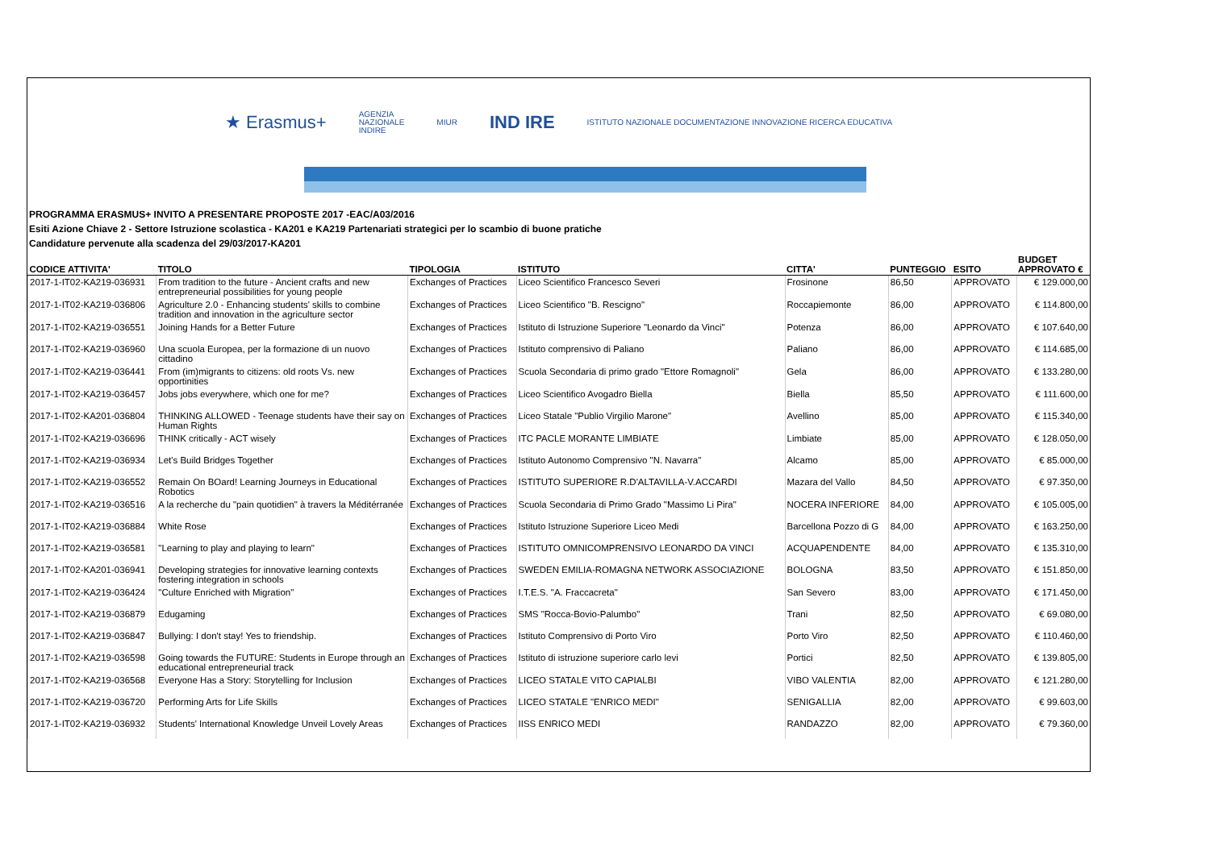★ Erasmus+ AGENZIA
NAZIONALE
INDIRE MIUR IND IRE ISTITUTO NAZIONALE DOCUMENTAZIONE INNOVAZIONE RICERCA EDUCATIVA
PROGRAMMA ERASMUS+ INVITO A PRESENTARE PROPOSTE 2017 -EAC/A03/2016
Esiti Azione Chiave 2 - Settore Istruzione scolastica - KA201 e KA219 Partenariati strategici per lo scambio di buone pratiche
Candidature pervenute alla scadenza del 29/03/2017-KA201
| CODICE ATTIVITA' | TITOLO | TIPOLOGIA | ISTITUTO | CITTA' | PUNTEGGIO | ESITO | BUDGET APPROVATO € |
| --- | --- | --- | --- | --- | --- | --- | --- |
| 2017-1-IT02-KA219-036931 | From tradition to the future - Ancient crafts and new entrepreneurial possibilities for young people | Exchanges of Practices | Liceo Scientifico Francesco Severi | Frosinone | 86,50 | APPROVATO | € 129.000,00 |
| 2017-1-IT02-KA219-036806 | Agriculture 2.0 - Enhancing students' skills to combine tradition and innovation in the agriculture sector | Exchanges of Practices | Liceo Scientifico "B. Rescigno" | Roccapiemonte | 86,00 | APPROVATO | € 114.800,00 |
| 2017-1-IT02-KA219-036551 | Joining Hands for a Better Future | Exchanges of Practices | Istituto di Istruzione Superiore "Leonardo da Vinci" | Potenza | 86,00 | APPROVATO | € 107.640,00 |
| 2017-1-IT02-KA219-036960 | Una scuola Europea, per la formazione di un nuovo cittadino | Exchanges of Practices | Istituto comprensivo di Paliano | Paliano | 86,00 | APPROVATO | € 114.685,00 |
| 2017-1-IT02-KA219-036441 | From (im)migrants to citizens: old roots Vs. new opportinities | Exchanges of Practices | Scuola Secondaria di primo grado "Ettore Romagnoli" | Gela | 86,00 | APPROVATO | € 133.280,00 |
| 2017-1-IT02-KA219-036457 | Jobs jobs everywhere, which one for me? | Exchanges of Practices | Liceo Scientifico Avogadro Biella | Biella | 85,50 | APPROVATO | € 111.600,00 |
| 2017-1-IT02-KA201-036804 | THINKING ALLOWED - Teenage students have their say on Human Rights | Exchanges of Practices | Liceo Statale "Publio Virgilio Marone" | Avellino | 85,00 | APPROVATO | € 115.340,00 |
| 2017-1-IT02-KA219-036696 | THINK critically - ACT wisely | Exchanges of Practices | ITC PACLE MORANTE LIMBIATE | Limbiate | 85,00 | APPROVATO | € 128.050,00 |
| 2017-1-IT02-KA219-036934 | Let's Build Bridges Together | Exchanges of Practices | Istituto Autonomo Comprensivo "N. Navarra" | Alcamo | 85,00 | APPROVATO | € 85.000,00 |
| 2017-1-IT02-KA219-036552 | Remain On BOard! Learning Journeys in Educational Robotics | Exchanges of Practices | ISTITUTO SUPERIORE R.D'ALTAVILLA-V.ACCARDI | Mazara del Vallo | 84,50 | APPROVATO | € 97.350,00 |
| 2017-1-IT02-KA219-036516 | A la recherche du "pain quotidien" à travers la Méditérranée | Exchanges of Practices | Scuola Secondaria di Primo Grado "Massimo Li Pira" | NOCERA INFERIORE | 84,00 | APPROVATO | € 105.005,00 |
| 2017-1-IT02-KA219-036884 | White Rose | Exchanges of Practices | Istituto Istruzione Superiore Liceo Medi | Barcellona Pozzo di G | 84,00 | APPROVATO | € 163.250,00 |
| 2017-1-IT02-KA219-036581 | "Learning to play and playing to learn" | Exchanges of Practices | ISTITUTO OMNICOMPRENSIVO LEONARDO DA VINCI | ACQUAPENDENTE | 84,00 | APPROVATO | € 135.310,00 |
| 2017-1-IT02-KA201-036941 | Developing strategies for innovative learning contexts fostering integration in schools | Exchanges of Practices | SWEDEN EMILIA-ROMAGNA NETWORK ASSOCIAZIONE | BOLOGNA | 83,50 | APPROVATO | € 151.850,00 |
| 2017-1-IT02-KA219-036424 | "Culture Enriched with Migration" | Exchanges of Practices | I.T.E.S. "A. Fraccacreta" | San Severo | 83,00 | APPROVATO | € 171.450,00 |
| 2017-1-IT02-KA219-036879 | Edugaming | Exchanges of Practices | SMS "Rocca-Bovio-Palumbo" | Trani | 82,50 | APPROVATO | € 69.080,00 |
| 2017-1-IT02-KA219-036847 | Bullying: I don't stay! Yes to friendship. | Exchanges of Practices | Istituto Comprensivo di Porto Viro | Porto Viro | 82,50 | APPROVATO | € 110.460,00 |
| 2017-1-IT02-KA219-036598 | Going towards the FUTURE: Students in Europe through an educational entrepreneurial track | Exchanges of Practices | Istituto di istruzione superiore carlo levi | Portici | 82,50 | APPROVATO | € 139.805,00 |
| 2017-1-IT02-KA219-036568 | Everyone Has a Story: Storytelling for Inclusion | Exchanges of Practices | LICEO STATALE VITO CAPIALBI | VIBO VALENTIA | 82,00 | APPROVATO | € 121.280,00 |
| 2017-1-IT02-KA219-036720 | Performing Arts for Life Skills | Exchanges of Practices | LICEO STATALE "ENRICO MEDI" | SENIGALLIA | 82,00 | APPROVATO | € 99.603,00 |
| 2017-1-IT02-KA219-036932 | Students' International Knowledge Unveil Lovely Areas | Exchanges of Practices | IISS ENRICO MEDI | RANDAZZO | 82,00 | APPROVATO | € 79.360,00 |